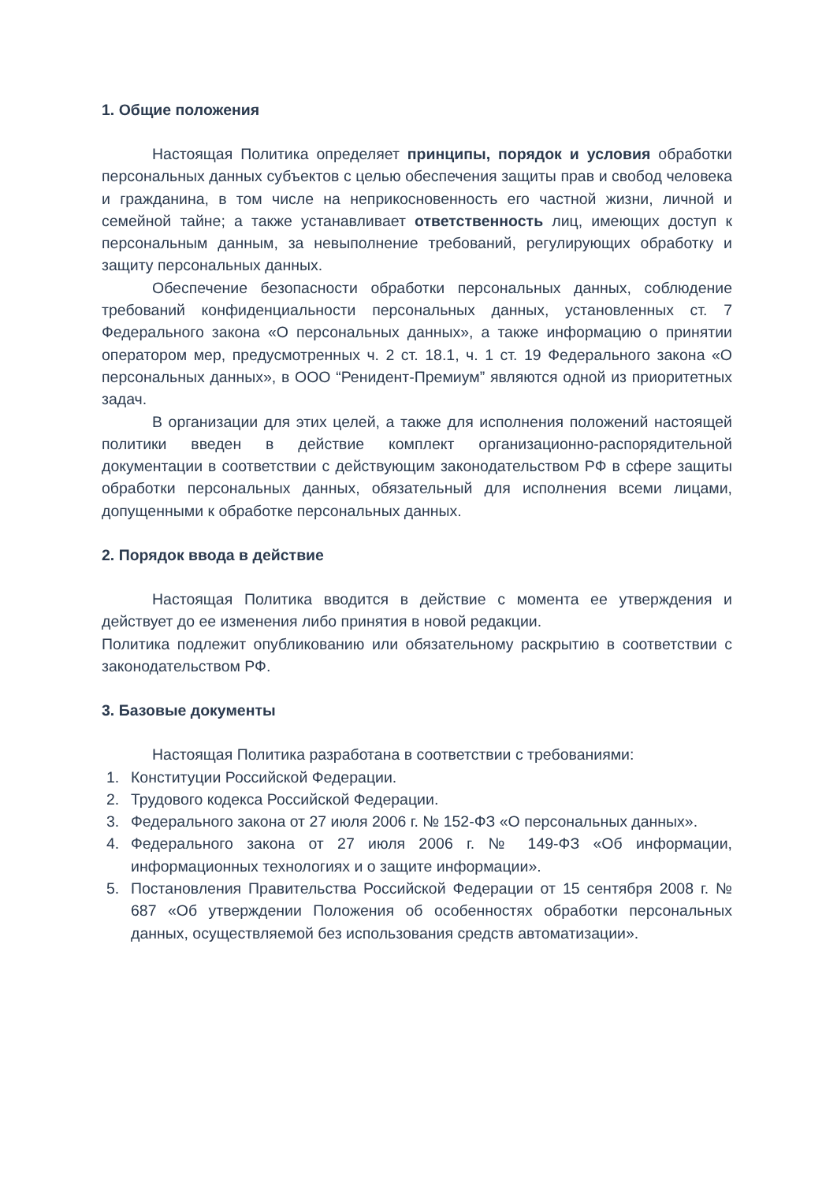1. Общие положения
Настоящая Политика определяет принципы, порядок и условия обработки персональных данных субъектов с целью обеспечения защиты прав и свобод человека и гражданина, в том числе на неприкосновенность его частной жизни, личной и семейной тайне; а также устанавливает ответственность лиц, имеющих доступ к персональным данным, за невыполнение требований, регулирующих обработку и защиту персональных данных.
Обеспечение безопасности обработки персональных данных, соблюдение требований конфиденциальности персональных данных, установленных ст. 7 Федерального закона «О персональных данных», а также информацию о принятии оператором мер, предусмотренных ч. 2 ст. 18.1, ч. 1 ст. 19 Федерального закона «О персональных данных», в ООО “Ренидент-Премиум” являются одной из приоритетных задач.
В организации для этих целей, а также для исполнения положений настоящей политики введен в действие комплект организационно-распорядительной документации в соответствии с действующим законодательством РФ в сфере защиты обработки персональных данных, обязательный для исполнения всеми лицами, допущенными к обработке персональных данных.
2. Порядок ввода в действие
Настоящая Политика вводится в действие с момента ее утверждения и действует до ее изменения либо принятия в новой редакции.
Политика подлежит опубликованию или обязательному раскрытию в соответствии с законодательством РФ.
3. Базовые документы
Настоящая Политика разработана в соответствии с требованиями:
1. Конституции Российской Федерации.
2. Трудового кодекса Российской Федерации.
3. Федерального закона от 27 июля 2006 г. № 152-ФЗ «О персональных данных».
4. Федерального закона от 27 июля 2006 г. № 149-ФЗ «Об информации, информационных технологиях и о защите информации».
5. Постановления Правительства Российской Федерации от 15 сентября 2008 г. № 687 «Об утверждении Положения об особенностях обработки персональных данных, осуществляемой без использования средств автоматизации».